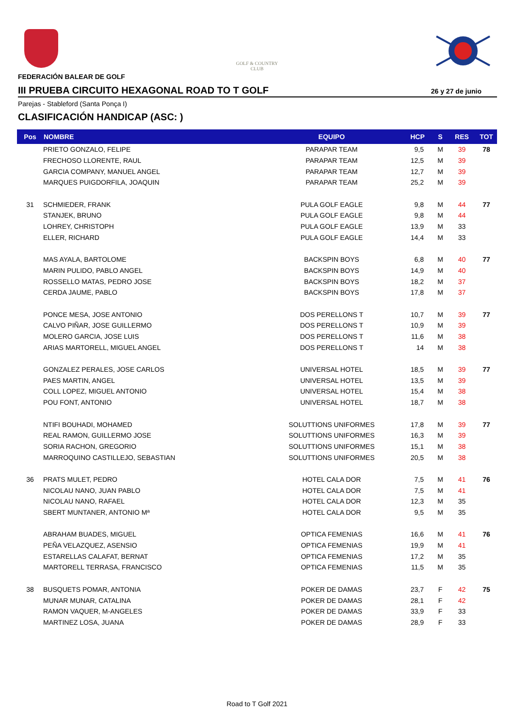GOLF & COUNTRY
CLUB
FEDERACIÓN BALEAR DE GOLF
III PRUEBA CIRCUITO HEXAGONAL ROAD TO T GOLF 26 y 27 de junio
Parejas - Stableford (Santa Ponça I)
CLASIFICACIÓN HANDICAP (ASC: )
| Pos | NOMBRE | EQUIPO | HCP | S | RES | TOT |
| --- | --- | --- | --- | --- | --- | --- |
| | PRIETO GONZALO, FELIPE | PARAPAR TEAM | 9,5 | M | 39 | 78 |
| | FRECHOSO LLORENTE, RAUL | PARAPAR TEAM | 12,5 | M | 39 | |
| | GARCIA COMPANY, MANUEL ANGEL | PARAPAR TEAM | 12,7 | M | 39 | |
| | MARQUES PUIGDORFILA, JOAQUIN | PARAPAR TEAM | 25,2 | M | 39 | |
| 31 | SCHMIEDER, FRANK | PULA GOLF EAGLE | 9,8 | M | 44 | 77 |
| | STANJEK, BRUNO | PULA GOLF EAGLE | 9,8 | M | 44 | |
| | LOHREY, CHRISTOPH | PULA GOLF EAGLE | 13,9 | M | 33 | |
| | ELLER, RICHARD | PULA GOLF EAGLE | 14,4 | M | 33 | |
| | MAS AYALA, BARTOLOME | BACKSPIN BOYS | 6,8 | M | 40 | 77 |
| | MARIN PULIDO, PABLO ANGEL | BACKSPIN BOYS | 14,9 | M | 40 | |
| | ROSSELLO MATAS, PEDRO JOSE | BACKSPIN BOYS | 18,2 | M | 37 | |
| | CERDA JAUME, PABLO | BACKSPIN BOYS | 17,8 | M | 37 | |
| | PONCE MESA, JOSE ANTONIO | DOS PERELLONS T | 10,7 | M | 39 | 77 |
| | CALVO PIÑAR, JOSE GUILLERMO | DOS PERELLONS T | 10,9 | M | 39 | |
| | MOLERO GARCIA, JOSE LUIS | DOS PERELLONS T | 11,6 | M | 38 | |
| | ARIAS MARTORELL, MIGUEL ANGEL | DOS PERELLONS T | 14 | M | 38 | |
| | GONZALEZ PERALES, JOSE CARLOS | UNIVERSAL HOTEL | 18,5 | M | 39 | 77 |
| | PAES MARTIN, ANGEL | UNIVERSAL HOTEL | 13,5 | M | 39 | |
| | COLL LOPEZ, MIGUEL ANTONIO | UNIVERSAL HOTEL | 15,4 | M | 38 | |
| | POU FONT, ANTONIO | UNIVERSAL HOTEL | 18,7 | M | 38 | |
| | NTIFI BOUHADI, MOHAMED | SOLUTTIONS UNIFORMES | 17,8 | M | 39 | 77 |
| | REAL RAMON, GUILLERMO JOSE | SOLUTTIONS UNIFORMES | 16,3 | M | 39 | |
| | SORIA RACHON, GREGORIO | SOLUTTIONS UNIFORMES | 15,1 | M | 38 | |
| | MARROQUINO CASTILLEJO, SEBASTIAN | SOLUTTIONS UNIFORMES | 20,5 | M | 38 | |
| 36 | PRATS MULET, PEDRO | HOTEL CALA DOR | 7,5 | M | 41 | 76 |
| | NICOLAU NANO, JUAN PABLO | HOTEL CALA DOR | 7,5 | M | 41 | |
| | NICOLAU NANO, RAFAEL | HOTEL CALA DOR | 12,3 | M | 35 | |
| | SBERT MUNTANER, ANTONIO Mª | HOTEL CALA DOR | 9,5 | M | 35 | |
| | ABRAHAM BUADES, MIGUEL | OPTICA FEMENIAS | 16,6 | M | 41 | 76 |
| | PEÑA VELAZQUEZ, ASENSIO | OPTICA FEMENIAS | 19,9 | M | 41 | |
| | ESTARELLAS CALAFAT, BERNAT | OPTICA FEMENIAS | 17,2 | M | 35 | |
| | MARTORELL TERRASA, FRANCISCO | OPTICA FEMENIAS | 11,5 | M | 35 | |
| 38 | BUSQUETS POMAR, ANTONIA | POKER DE DAMAS | 23,7 | F | 42 | 75 |
| | MUNAR MUNAR, CATALINA | POKER DE DAMAS | 28,1 | F | 42 | |
| | RAMON VAQUER, M-ANGELES | POKER DE DAMAS | 33,9 | F | 33 | |
| | MARTINEZ LOSA, JUANA | POKER DE DAMAS | 28,9 | F | 33 | |
Road to T Golf 2021